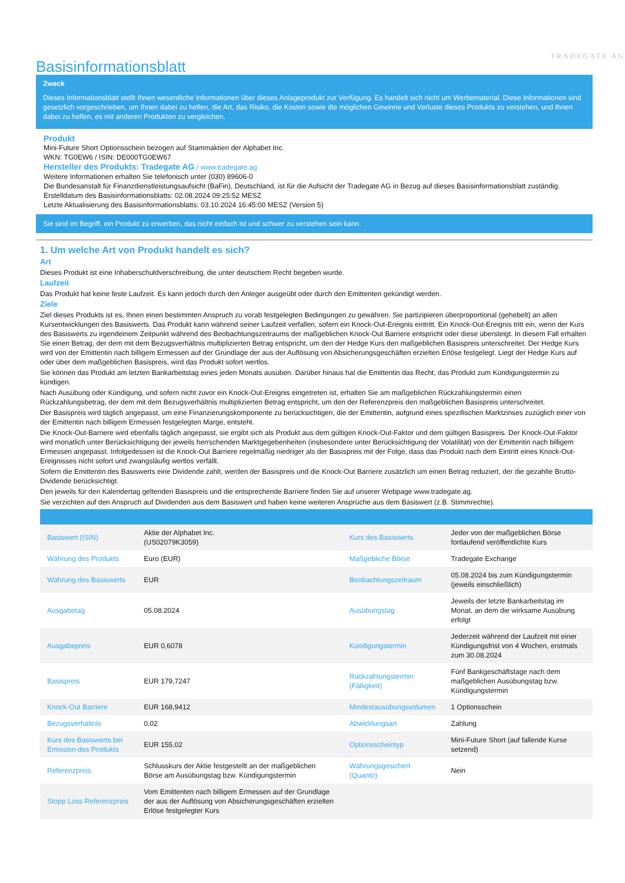TRADEGATE AG
Basisinformationsblatt
Zweck
Dieses Informationsblatt stellt Ihnen wesentliche Informationen über dieses Anlageprodukt zur Verfügung. Es handelt sich nicht um Werbematerial. Diese Informationen sind gesetzlich vorgeschrieben, um Ihnen dabei zu helfen, die Art, das Risiko, die Kosten sowie die möglichen Gewinne und Verluste dieses Produkts zu verstehen, und Ihnen dabei zu helfen, es mit anderen Produkten zu vergleichen.
Produkt
Mini-Future Short Optionsschein bezogen auf Stammaktien der Alphabet Inc.
WKN: TG0EW6 / ISIN: DE000TG0EW67
Hersteller des Produkts: Tradegate AG / www.tradegate.ag
Weitere Informationen erhalten Sie telefonisch unter (030) 89606-0
Die Bundesanstalt für Finanzdienstleistungsaufsicht (BaFin), Deutschland, ist für die Aufsicht der Tradegate AG in Bezug auf dieses Basisinformationsblatt zuständig.
Erstelldatum des Basisinformationsblatts: 02.08.2024 09:25:52 MESZ
Letzte Aktualisierung des Basisinformationsblatts: 03.10.2024 16:45:00 MESZ (Version 5)
Sie sind im Begriff, ein Produkt zu erwerben, das nicht einfach ist und schwer zu verstehen sein kann.
1. Um welche Art von Produkt handelt es sich?
Art
Dieses Produkt ist eine Inhaberschuldverschreibung, die unter deutschem Recht begeben wurde.
Laufzeit
Das Produkt hat keine feste Laufzeit. Es kann jedoch durch den Anleger ausgeübt oder durch den Emittenten gekündigt werden.
Ziele
Ziel dieses Produkts ist es, Ihnen einen bestimmten Anspruch zu vorab festgelegten Bedingungen zu gewähren. Sie partizipieren überproportional (gehebelt) an allen Kursentwicklungen des Basiswerts. Das Produkt kann während seiner Laufzeit verfallen, sofern ein Knock-Out-Ereignis eintritt. Ein Knock-Out-Ereignis tritt ein, wenn der Kurs des Basiswerts zu irgendeinem Zeitpunkt während des Beobachtungszeitraums der maßgeblichen Knock-Out Barriere entspricht oder diese übersteigt. In diesem Fall erhalten Sie einen Betrag, der dem mit dem Bezugsverhältnis multiplizierten Betrag entspricht, um den der Hedge Kurs den maßgeblichen Basispreis unterschreitet. Der Hedge Kurs wird von der Emittentin nach billigem Ermessen auf der Grundlage der aus der Auflösung von Absicherungsgeschäften erzielten Erlöse festgelegt. Liegt der Hedge Kurs auf oder über dem maßgeblichen Basispreis, wird das Produkt sofort wertlos.
Sie können das Produkt am letzten Bankarbeitstag eines jeden Monats ausüben. Darüber hinaus hat die Emittentin das Recht, das Produkt zum Kündigungstermin zu kündigen.
Nach Ausübung oder Kündigung, und sofern nicht zuvor ein Knock-Out-Ereignis eingetreten ist, erhalten Sie am maßgeblichen Rückzahlungstermin einen Rückzahlungsbetrag, der dem mit dem Bezugsverhältnis multiplizierten Betrag entspricht, um den der Referenzpreis den maßgeblichen Basispreis unterschreitet.
Der Basispreis wird täglich angepasst, um eine Finanzierungskomponente zu berücksichtigen, die der Emittentin, aufgrund eines spezifischen Marktzinses zuzüglich einer von der Emittentin nach billigem Ermessen festgelegten Marge, entsteht.
Die Knock-Out-Barriere wird ebenfalls täglich angepasst, sie ergibt sich als Produkt aus dem gültigen Knock-Out-Faktor und dem gültigen Basispreis. Der Knock-Out-Faktor wird monatlich unter Berücksichtigung der jeweils herrschenden Marktgegebenheiten (insbesondere unter Berücksichtigung der Volatilität) von der Emittentin nach billigem Ermessen angepasst. Infolgedessen ist die Knock-Out Barriere regelmäßig niedriger als der Basispreis mit der Folge, dass das Produkt nach dem Eintritt eines Knock-Out-Ereignisses nicht sofort und zwangsläufig wertlos verfällt.
Sofern die Emittentin des Basiswerts eine Dividende zahlt, werden der Basispreis und die Knock-Out Barriere zusätzlich um einen Betrag reduziert, der die gezahlte Brutto-Dividende berücksichtigt.
Den jeweils für den Kalendertag geltenden Basispreis und die entsprechende Barriere finden Sie auf unserer Webpage www.tradegate.ag.
Sie verzichten auf den Anspruch auf Dividenden aus dem Basiswert und haben keine weiteren Ansprüche aus dem Basiswert (z.B. Stimmrechte).
| Basiswert (ISIN) | Aktie der Alphabet Inc. (US02079K3059) | Kurs des Basiswerts | Jeder von der maßgeblichen Börse fortlaufend veröffentlichte Kurs |
| Währung des Produkts | Euro (EUR) | Maßgebliche Börse | Tradegate Exchange |
| Währung des Basiswerts | EUR | Beobachtungszeitraum | 05.08.2024 bis zum Kündigungstermin (jeweils einschließlich) |
| Ausgabetag | 05.08.2024 | Ausübungstag | Jeweils der letzte Bankarbeitstag im Monat, an dem die wirksame Ausübung erfolgt |
| Ausgabepreis | EUR 0,6078 | Kündigungstermin | Jederzeit während der Laufzeit mit einer Kündigungsfrist von 4 Wochen, erstmals zum 30.08.2024 |
| Basispreis | EUR 179,7247 | Rückzahlungstermin (Fälligkeit) | Fünf Bankgeschäftstage nach dem maßgeblichen Ausübungstag bzw. Kündigungstermin |
| Knock-Out Barriere | EUR 168,9412 | Mindestausübungsvolumen | 1 Optionsschein |
| Bezugsverhältnis | 0,02 | Abwicklungsart | Zahlung |
| Kurs des Basiswerts bei Emission des Produkts | EUR 155,02 | Optionsscheintyp | Mini-Future Short (auf fallende Kurse setzend) |
| Referenzpreis | Schlusskurs der Aktie festgestellt an der maßgeblichen Börse am Ausübungstag bzw. Kündigungstermin | Währungsgesichert (Quanto) | Nein |
| Stopp Loss Referenzpreis | Vom Emittenten nach billigem Ermessen auf der Grundlage der aus der Auflösung von Absicherungsgeschäften erzielten Erlöse festgelegter Kurs | | |